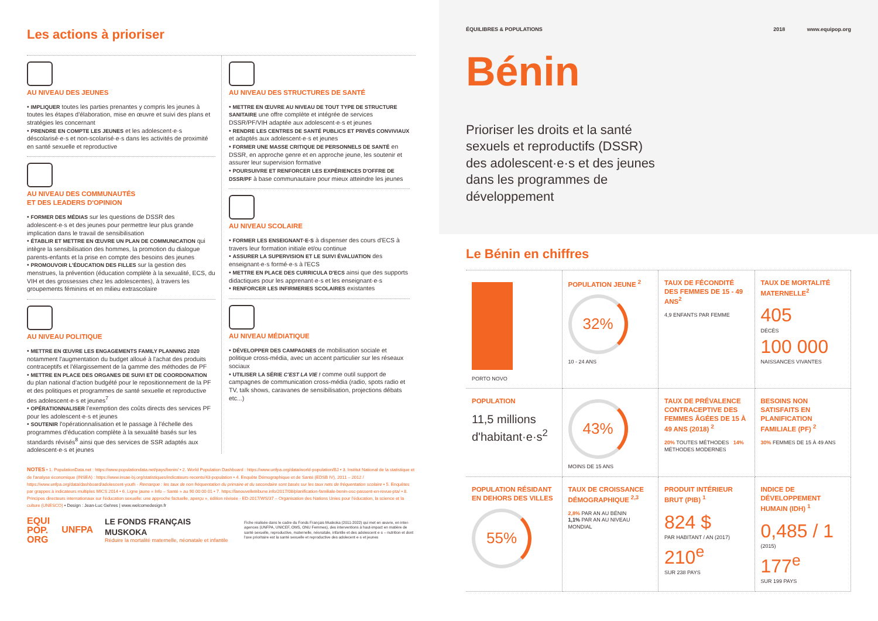Les actions à prioriser
AU NIVEAU DES JEUNES
• IMPLIQUER toutes les parties prenantes y compris les jeunes à toutes les étapes d'élaboration, mise en œuvre et suivi des plans et stratégies les concernant
• PRENDRE EN COMPTE LES JEUNES et les adolescent·e·s déscolarisé·e·s et non-scolarisé·e·s dans les activités de proximité en santé sexuelle et reproductive
AU NIVEAU DES COMMUNAUTÉS
ET DES LEADERS D'OPINION
• FORMER DES MÉDIAS sur les questions de DSSR des adolescent·e·s et des jeunes pour permettre leur plus grande implication dans le travail de sensibilisation
• ÉTABLIR ET METTRE EN ŒUVRE UN PLAN DE COMMUNICATION qui intègre la sensibilisation des hommes, la promotion du dialogue parents-enfants et la prise en compte des besoins des jeunes
• PROMOUVOIR L'ÉDUCATION DES FILLES sur la gestion des menstrues, la prévention (éducation complète à la sexualité, ECS, du VIH et des grossesses chez les adolescentes), à travers les groupements féminins et en milieu extrascolaire
AU NIVEAU POLITIQUE
• METTRE EN ŒUVRE LES ENGAGEMENTS FAMILY PLANNING 2020 notamment l'augmentation du budget alloué à l'achat des produits contraceptifs et l'élargissement de la gamme des méthodes de PF
• METTRE EN PLACE DES ORGANES DE SUIVI ET DE COORDONATION du plan national d'action budgété pour le repositionnement de la PF et des politiques et programmes de santé sexuelle et reproductive des adolescent·e·s et jeunes<sup>7</sup>
• OPÉRATIONNALISER l'exemption des coûts directs des services PF pour les adolescent·e·s et jeunes
• SOUTENIR l'opérationnalisation et le passage à l'échelle des programmes d'éducation complète à la sexualité basés sur les standards révisés<sup>8</sup> ainsi que des services de SSR adaptés aux adolescent·e·s et jeunes
AU NIVEAU DES STRUCTURES DE SANTÉ
• METTRE EN ŒUVRE AU NIVEAU DE TOUT TYPE DE STRUCTURE SANITAIRE une offre complète et intégrée de services DSSR/PF/VIH adaptée aux adolescent·e·s et jeunes
• RENDRE LES CENTRES DE SANTÉ PUBLICS ET PRIVÉS CONVIVIAUX et adaptés aux adolescent·e·s et jeunes
• FORMER UNE MASSE CRITIQUE DE PERSONNELS DE SANTÉ en DSSR, en approche genre et en approche jeune, les soutenir et assurer leur supervision formative
• POURSUIVRE ET RENFORCER LES EXPÉRIENCES D'OFFRE DE DSSR/PF à base communautaire pour mieux atteindre les jeunes
AU NIVEAU SCOLAIRE
• FORMER LES ENSEIGNANT·E·S à dispenser des cours d'ECS à travers leur formation initiale et/ou continue
• ASSURER LA SUPERVISION ET LE SUIVI ÉVALUATION des enseignant·e·s formé·e·s à l'ECS
• METTRE EN PLACE DES CURRICULA D'ECS ainsi que des supports didactiques pour les apprenant·e·s et les enseignant·e·s
• RENFORCER LES INFIRMERIES SCOLAIRES existantes
AU NIVEAU MÉDIATIQUE
• DÉVELOPPER DES CAMPAGNES de mobilisation sociale et politique cross-média, avec un accent particulier sur les réseaux sociaux
• UTILISER LA SÉRIE C'EST LA VIE ! comme outil support de campagnes de communication cross-média (radio, spots radio et TV, talk shows, caravanes de sensibilisation, projections débats etc...)
NOTES • 1. PopulationData.net : https://www.populationdata.net/pays/benin/ • 2. World Population Dashboard : https://www.unfpa.org/data/world-population/BJ • 3. Institut National de la statistique et de l'analyse économique (INSEA) : https://www.insae-bj.org/statistiques/indicateurs-recents/43-population • 4. Enquête Démographique et de Santé (EDSB IV), 2011 – 2012 / https://www.unfpa.org/data/dashboard/adolescent-youth - Remarque : les taux de non fréquentation du primaire et du secondaire sont basés sur les taux nets de fréquentation scolaire • 5. Enquêtes par grappes à indicateurs multiples MICS 2014 • 6. Ligne jaune « Info – Santé » au 90 00 00 01 • 7. https://lanouvelletribune.info/2017/08/planification-familiale-benin-osc-passent-en-revue-pta/ • 8. Principes directeurs internationaux sur l'éducation sexuelle: une approche factuelle, aperçu », édition révisée - ED-2017/WS/37 – Organisation des Nations Unies pour l'éducation, la science et la culture (UNESCO) • Design : Jean-Luc Gehres | www.welcomedesign.fr
EQUI
POP.
ORG
UNFPA
LE FONDS FRANÇAIS MUSKOKA
Réduire la mortalité maternelle, néonatale et infantile
Fiche réalisée dans le cadre du Fonds Français Muskoka (2011-2022) qui met en œuvre, en inter-agences (UNFPA, UNICEF, OMS, ONU Femmes), des interventions à haut-impact en matière de santé sexuelle, reproductive, maternelle, néonatale, infantile et des adolescent·e·s – nutrition et dont l'axe prioritaire est la santé sexuelle et reproductive des adolecent·e·s et jeunes
ÉQUILIBRES & POPULATIONS 2018 www.equipop.org
Bénin
Prioriser les droits et la santé sexuels et reproductifs (DSSR) des adolescent·e·s et des jeunes dans les programmes de développement
Le Bénin en chiffres
PORTO NOVO
POPULATION JEUNE <sup>2</sup>
32%
10 - 24 ANS
TAUX DE FÉCONDITÉ DES FEMMES DE 15 - 49 ANS<sup>2</sup>
4,9 ENFANTS PAR FEMME
TAUX DE MORTALITÉ MATERNELLE<sup>2</sup>
405
DÉCÈS
100 000
NAISSANCES VIVANTES
POPULATION
11,5 millions d'habitant·e·s<sup>2</sup>
43%
MOINS DE 15 ANS
TAUX DE PRÉVALENCE CONTRACEPTIVE DES FEMMES ÂGÉES DE 15 À 49 ANS (2018) <sup>2</sup>
20% TOUTES MÉTHODES 14% MÉTHODES MODERNES
BESOINS NON SATISFAITS EN PLANIFICATION FAMILIALE (PF) <sup>2</sup>
30% FEMMES DE 15 À 49 ANS
POPULATION RÉSIDANT EN DEHORS DES VILLES
55%
TAUX DE CROISSANCE DÉMOGRAPHIQUE <sup>2,3</sup>
2,8% PAR AN AU BÉNIN
1,1% PAR AN AU NIVEAU MONDIAL
PRODUIT INTÉRIEUR BRUT (PIB) <sup>1</sup>
824 $
PAR HABITANT / AN (2017)
210<sup>e</sup>
SUR 238 PAYS
INDICE DE DÉVELOPPEMENT HUMAIN (IDH) <sup>1</sup>
0,485 / 1
(2015)
177<sup>e</sup>
SUR 199 PAYS